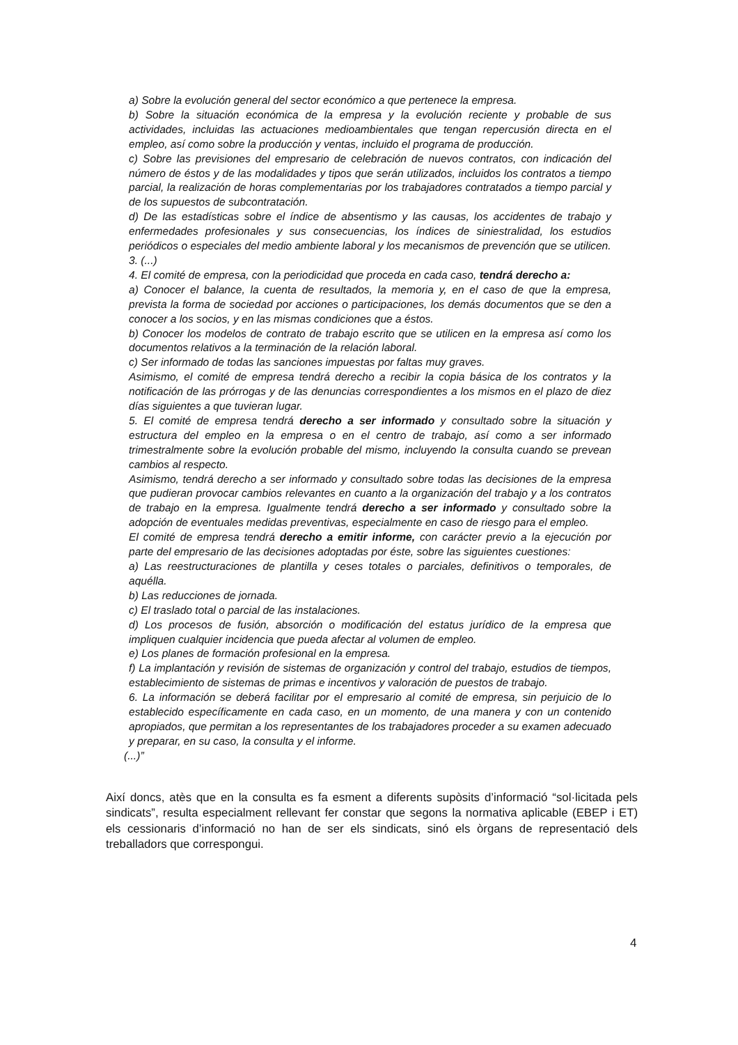a) Sobre la evolución general del sector económico a que pertenece la empresa.
b) Sobre la situación económica de la empresa y la evolución reciente y probable de sus actividades, incluidas las actuaciones medioambientales que tengan repercusión directa en el empleo, así como sobre la producción y ventas, incluido el programa de producción.
c) Sobre las previsiones del empresario de celebración de nuevos contratos, con indicación del número de éstos y de las modalidades y tipos que serán utilizados, incluidos los contratos a tiempo parcial, la realización de horas complementarias por los trabajadores contratados a tiempo parcial y de los supuestos de subcontratación.
d) De las estadísticas sobre el índice de absentismo y las causas, los accidentes de trabajo y enfermedades profesionales y sus consecuencias, los índices de siniestralidad, los estudios periódicos o especiales del medio ambiente laboral y los mecanismos de prevención que se utilicen.
3. (...)
4. El comité de empresa, con la periodicidad que proceda en cada caso, tendrá derecho a:
a) Conocer el balance, la cuenta de resultados, la memoria y, en el caso de que la empresa, prevista la forma de sociedad por acciones o participaciones, los demás documentos que se den a conocer a los socios, y en las mismas condiciones que a éstos.
b) Conocer los modelos de contrato de trabajo escrito que se utilicen en la empresa así como los documentos relativos a la terminación de la relación laboral.
c) Ser informado de todas las sanciones impuestas por faltas muy graves.
Asimismo, el comité de empresa tendrá derecho a recibir la copia básica de los contratos y la notificación de las prórrogas y de las denuncias correspondientes a los mismos en el plazo de diez días siguientes a que tuvieran lugar.
5. El comité de empresa tendrá derecho a ser informado y consultado sobre la situación y estructura del empleo en la empresa o en el centro de trabajo, así como a ser informado trimestralmente sobre la evolución probable del mismo, incluyendo la consulta cuando se prevean cambios al respecto.
Asimismo, tendrá derecho a ser informado y consultado sobre todas las decisiones de la empresa que pudieran provocar cambios relevantes en cuanto a la organización del trabajo y a los contratos de trabajo en la empresa. Igualmente tendrá derecho a ser informado y consultado sobre la adopción de eventuales medidas preventivas, especialmente en caso de riesgo para el empleo.
El comité de empresa tendrá derecho a emitir informe, con carácter previo a la ejecución por parte del empresario de las decisiones adoptadas por éste, sobre las siguientes cuestiones:
a) Las reestructuraciones de plantilla y ceses totales o parciales, definitivos o temporales, de aquélla.
b) Las reducciones de jornada.
c) El traslado total o parcial de las instalaciones.
d) Los procesos de fusión, absorción o modificación del estatus jurídico de la empresa que impliquen cualquier incidencia que pueda afectar al volumen de empleo.
e) Los planes de formación profesional en la empresa.
f) La implantación y revisión de sistemas de organización y control del trabajo, estudios de tiempos, establecimiento de sistemas de primas e incentivos y valoración de puestos de trabajo.
6. La información se deberá facilitar por el empresario al comité de empresa, sin perjuicio de lo establecido específicamente en cada caso, en un momento, de una manera y con un contenido apropiados, que permitan a los representantes de los trabajadores proceder a su examen adecuado y preparar, en su caso, la consulta y el informe.
(...)”
Així doncs, atès que en la consulta es fa esment a diferents supòsits d’informació “sol·licitada pels sindicats”, resulta especialment rellevant fer constar que segons la normativa aplicable (EBEP i ET) els cessionaris d’informació no han de ser els sindicats, sinó els òrgans de representació dels treballadors que correspongui.
4